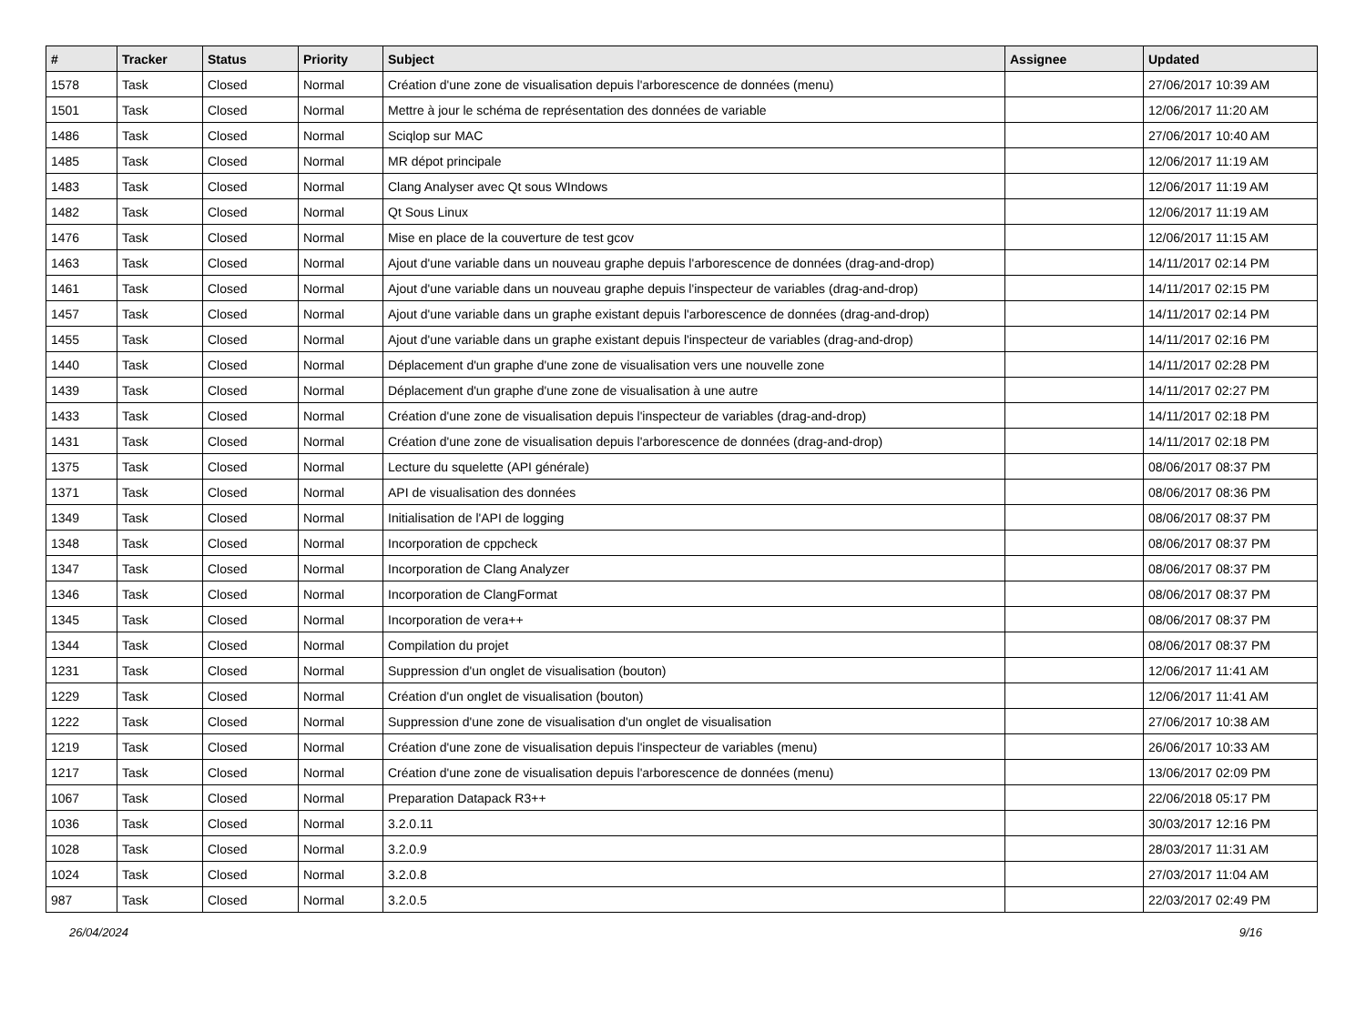| # | Tracker | Status | Priority | Subject | Assignee | Updated |
| --- | --- | --- | --- | --- | --- | --- |
| 1578 | Task | Closed | Normal | Création d'une zone de visualisation depuis l'arborescence de données (menu) | | 27/06/2017 10:39 AM |
| 1501 | Task | Closed | Normal | Mettre à jour le schéma de représentation des données de variable | | 12/06/2017 11:20 AM |
| 1486 | Task | Closed | Normal | Sciqlop sur MAC | | 27/06/2017 10:40 AM |
| 1485 | Task | Closed | Normal | MR dépot principale | | 12/06/2017 11:19 AM |
| 1483 | Task | Closed | Normal | Clang Analyser avec Qt sous WIndows | | 12/06/2017 11:19 AM |
| 1482 | Task | Closed | Normal | Qt Sous Linux | | 12/06/2017 11:19 AM |
| 1476 | Task | Closed | Normal | Mise en place de la couverture de test gcov | | 12/06/2017 11:15 AM |
| 1463 | Task | Closed | Normal | Ajout d'une variable dans un nouveau graphe depuis l'arborescence de données (drag-and-drop) | | 14/11/2017 02:14 PM |
| 1461 | Task | Closed | Normal | Ajout d'une variable dans un nouveau graphe depuis l'inspecteur de variables (drag-and-drop) | | 14/11/2017 02:15 PM |
| 1457 | Task | Closed | Normal | Ajout d'une variable dans un graphe existant depuis l'arborescence de données (drag-and-drop) | | 14/11/2017 02:14 PM |
| 1455 | Task | Closed | Normal | Ajout d'une variable dans un graphe existant depuis l'inspecteur de variables (drag-and-drop) | | 14/11/2017 02:16 PM |
| 1440 | Task | Closed | Normal | Déplacement d'un graphe d'une zone de visualisation vers une nouvelle zone | | 14/11/2017 02:28 PM |
| 1439 | Task | Closed | Normal | Déplacement d'un graphe d'une zone de visualisation à une autre | | 14/11/2017 02:27 PM |
| 1433 | Task | Closed | Normal | Création d'une zone de visualisation depuis l'inspecteur de variables (drag-and-drop) | | 14/11/2017 02:18 PM |
| 1431 | Task | Closed | Normal | Création d'une zone de visualisation depuis l'arborescence de données (drag-and-drop) | | 14/11/2017 02:18 PM |
| 1375 | Task | Closed | Normal | Lecture du squelette (API générale) | | 08/06/2017 08:37 PM |
| 1371 | Task | Closed | Normal | API de visualisation des données | | 08/06/2017 08:36 PM |
| 1349 | Task | Closed | Normal | Initialisation de l'API de logging | | 08/06/2017 08:37 PM |
| 1348 | Task | Closed | Normal | Incorporation de cppcheck | | 08/06/2017 08:37 PM |
| 1347 | Task | Closed | Normal | Incorporation de Clang Analyzer | | 08/06/2017 08:37 PM |
| 1346 | Task | Closed | Normal | Incorporation de ClangFormat | | 08/06/2017 08:37 PM |
| 1345 | Task | Closed | Normal | Incorporation de vera++ | | 08/06/2017 08:37 PM |
| 1344 | Task | Closed | Normal | Compilation du projet | | 08/06/2017 08:37 PM |
| 1231 | Task | Closed | Normal | Suppression d'un onglet de visualisation (bouton) | | 12/06/2017 11:41 AM |
| 1229 | Task | Closed | Normal | Création d'un onglet de visualisation (bouton) | | 12/06/2017 11:41 AM |
| 1222 | Task | Closed | Normal | Suppression d'une zone de visualisation d'un onglet de visualisation | | 27/06/2017 10:38 AM |
| 1219 | Task | Closed | Normal | Création d'une zone de visualisation depuis l'inspecteur de variables (menu) | | 26/06/2017 10:33 AM |
| 1217 | Task | Closed | Normal | Création d'une zone de visualisation depuis l'arborescence de données (menu) | | 13/06/2017 02:09 PM |
| 1067 | Task | Closed | Normal | Preparation Datapack R3++ | | 22/06/2018 05:17 PM |
| 1036 | Task | Closed | Normal | 3.2.0.11 | | 30/03/2017 12:16 PM |
| 1028 | Task | Closed | Normal | 3.2.0.9 | | 28/03/2017 11:31 AM |
| 1024 | Task | Closed | Normal | 3.2.0.8 | | 27/03/2017 11:04 AM |
| 987 | Task | Closed | Normal | 3.2.0.5 | | 22/03/2017 02:49 PM |
26/04/2024 9/16